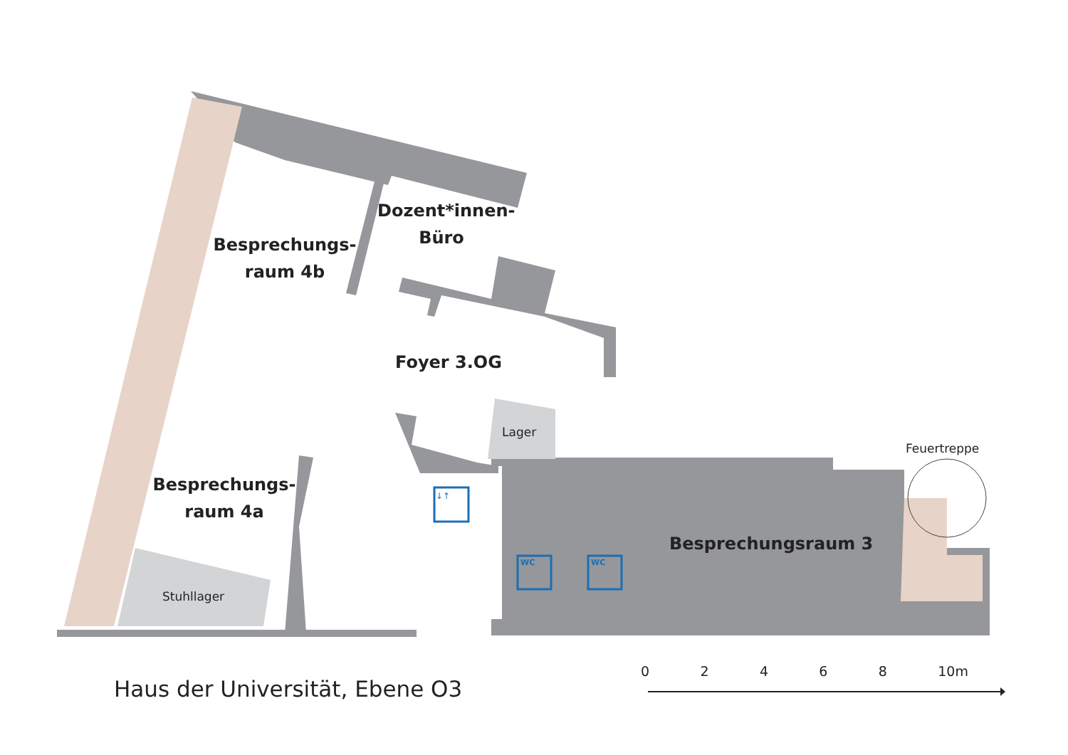Besprechungs-
raum 4b
Dozent*innen-
Büro
Foyer 3.OG
Lager
Besprechungs-
raum 4a
Stuhllager
Feuertreppe
Besprechungsraum 3
↓↑
WC WC
Haus der Universität, Ebene O3
0 2 4 6 8 10m